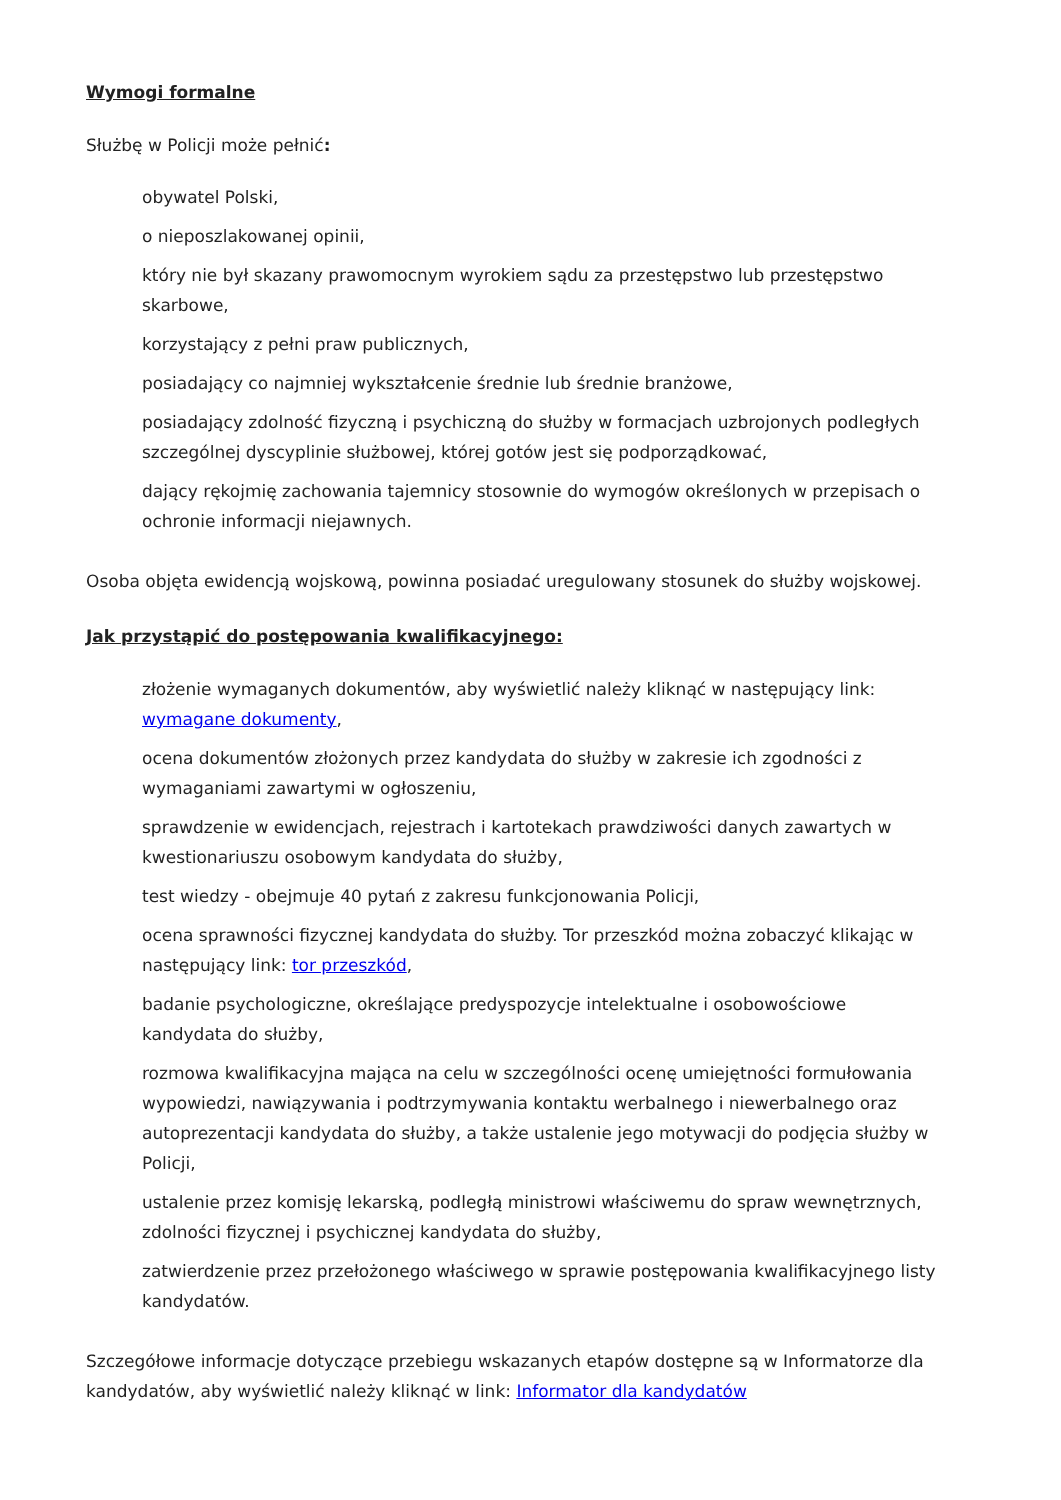Wymogi formalne
Służbę w Policji może pełnić:
obywatel Polski,
o nieposzlakowanej opinii,
który nie był skazany prawomocnym wyrokiem sądu za przestępstwo lub przestępstwo skarbowe,
korzystający z pełni praw publicznych,
posiadający co najmniej wykształcenie średnie lub średnie branżowe,
posiadający zdolność fizyczną i psychiczną do służby w formacjach uzbrojonych podległych szczególnej dyscyplinie służbowej, której gotów jest się podporządkować,
dający rękojmię zachowania tajemnicy stosownie do wymogów określonych w przepisach o ochronie informacji niejawnych.
Osoba objęta ewidencją wojskową, powinna posiadać uregulowany stosunek do służby wojskowej.
Jak przystąpić do postępowania kwalifikacyjnego:
złożenie wymaganych dokumentów, aby wyświetlić należy kliknąć w następujący link: wymagane dokumenty,
ocena dokumentów złożonych przez kandydata do służby w zakresie ich zgodności z wymaganiami zawartymi w ogłoszeniu,
sprawdzenie w ewidencjach, rejestrach i kartotekach prawdziwości danych zawartych w kwestionariuszu osobowym kandydata do służby,
test wiedzy - obejmuje 40 pytań z zakresu funkcjonowania Policji,
ocena sprawności fizycznej kandydata do służby. Tor przeszkód można zobaczyć klikając w następujący link: tor przeszkód,
badanie psychologiczne, określające predyspozycje intelektualne i osobowościowe kandydata do służby,
rozmowa kwalifikacyjna mająca na celu w szczególności ocenę umiejętności formułowania wypowiedzi, nawiązywania i podtrzymywania kontaktu werbalnego i niewerbalnego oraz autoprezentacji kandydata do służby, a także ustalenie jego motywacji do podjęcia służby w Policji,
ustalenie przez komisję lekarską, podległą ministrowi właściwemu do spraw wewnętrznych, zdolności fizycznej i psychicznej kandydata do służby,
zatwierdzenie przez przełożonego właściwego w sprawie postępowania kwalifikacyjnego listy kandydatów.
Szczegółowe informacje dotyczące przebiegu wskazanych etapów dostępne są w Informatorze dla kandydatów, aby wyświetlić należy kliknąć w link: Informator dla kandydatów